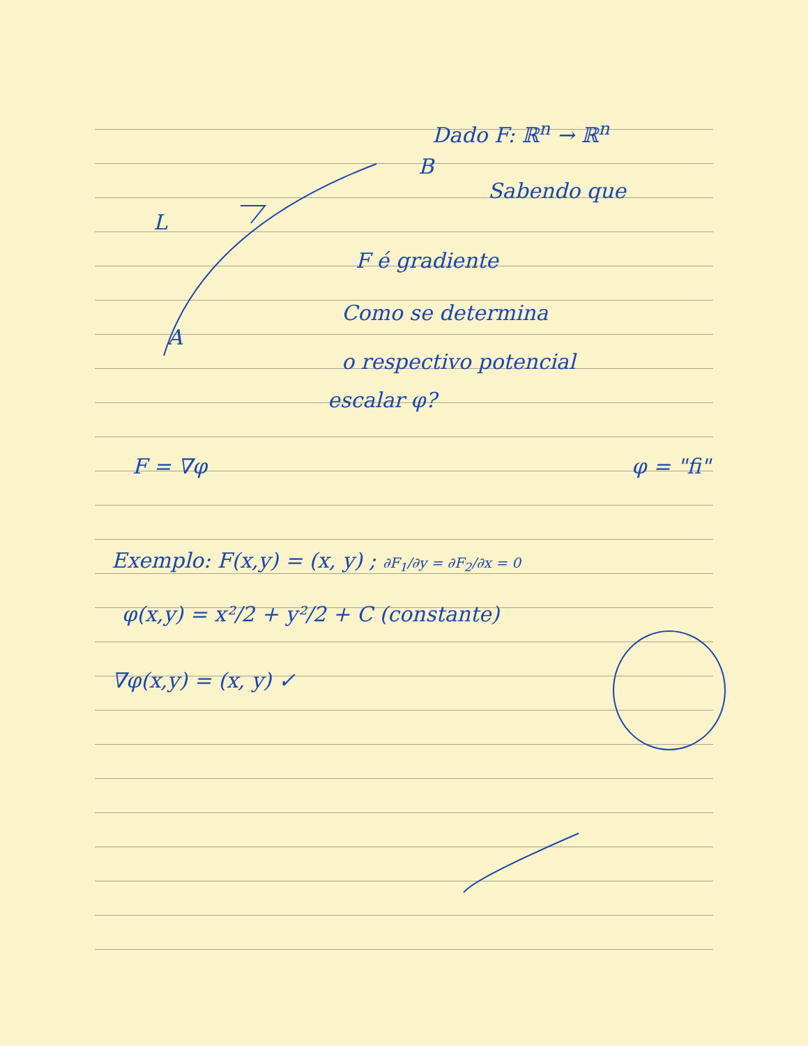Dado F: ℝ<sup>n</sup> → ℝ<sup>n</sup>
B
Sabendo que
L
F é gradiente
Como se determina
A
o respectivo potencial
escalar φ?
F = ∇φ φ = "fi"
Exemplo: F(x,y) = (x, y) ; ∂F<sub>1</sub>/∂y = ∂F<sub>2</sub>/∂x = 0
φ(x,y) = x²/2 + y²/2 + C (constante)
∇φ(x,y) = (x, y) ✓